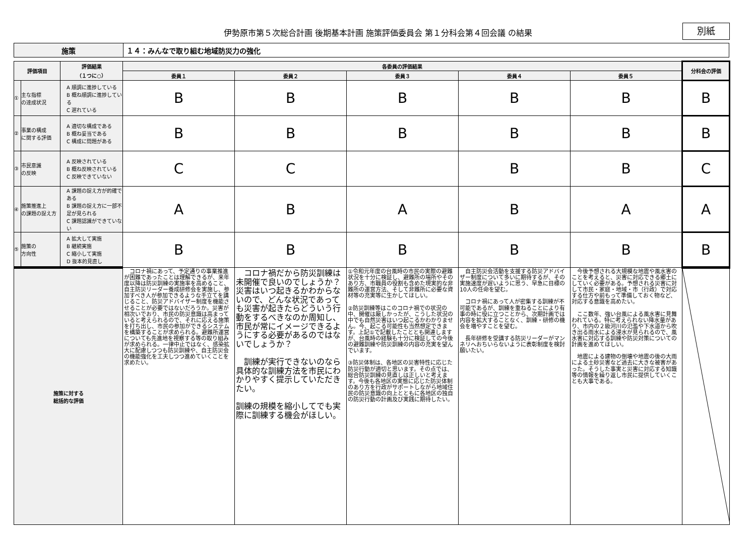伊勢原市第５次総合計画 後期基本計画 施策評価委員会 第１分科会第４回会議 の結果
別紙
| 施策 | １４：みんなで取り組む地域防災力の強化 |
| 評価項目 | | 評価結果 （１つに○） | 各委員の評価結果 | | | | | 分科会の評価 |
| --- | --- | --- | --- | --- | --- | --- | --- | --- |
| | | | 委員１ | 委員２ | 委員３ | 委員４ | 委員５ | |
| ① | 主な指標 の達成状況 | A 順調に進捗している B 概ね順調に進捗している C 遅れている | B | B | B | B | B | B |
| ② | 事業の構成 に関する評価 | A 適切な構成である B 概ね妥当である C 構成に問題がある | B | B | B | B | B | B |
| ③ | 市民意識 の反映 | A 反映されている B 概ね反映されている C 反映できていない | C | C | | B | B | C |
| ④ | 施策推進上 の課題の捉え方 | A 課題の捉え方が的確である B 課題の捉え方に一部不足が見られる C 課題認識ができていない | A | B | A | B | A | A |
| ⑤ | 施策の 方向性 | A 拡大して実施 B 継続実施 C 縮小して実施 D 抜本的見直し | B | B | B | B | B | B |
| 施策に対する 総括的な評価 | | | コロナ禍にあって、予定通りの事業推進が困難であったことは理解できるが、来年度以降は防災訓練の実施率を高めること、自主防災リーダー養成研修会を実施し、参加すべき人が参加できるような手立てを講じること、防災アドバイザー制度を機能させることが必要ではないだろうか。災害が相次いでおり、市民の防災意識は高まっていると考えられるので、それに応える施策を打ち出し、市民の参加ができるシステムを構築することが求められる。避難所運営についても先進地を視察する等の取り組みが求められる。一律中止ではなく、感染拡大に配慮しつつも防災訓練や、自主防災会の機能強化を工夫しつつ進めていくことを求めたい。 | コロナ禍だから防災訓練は未開催で良いのでしょうか？災害はいつ起きるかわからないので、どんな状況であっても災害が起きたらどういう行動をするべきなのか周知し、市民が常にイメージできるようにする必要があるのではないでしょうか？ 訓練が実行できないのなら具体的な訓練方法を市民にわかりやすく提示していただきたい。 訓練の規模を縮小してでも実際に訓練する機会がほしい。 | ①令和元年度の台風時の市民の実際の避難状況を十分に検証し、避難所の場所やそのあり方、市職員の役割も含めた現実的な非難所の運営方法、そして非難所に必要な資材等の充実等に生かしてほしい。 ②防災訓練等はこのコロナ禍での状況の中、開催は厳しかったが、こうした状況の中でも自然災害はいつ起こるかわかりません。今、起こる可能性も当然想定できます。上記①で記載したこととも関連しますが、台風時の経験も十分に検証しての今後の避難訓練や防災訓練の内容の充実を望んでいます。 ③防災体制は、各地区の災害特性に応じた防災行動が適切と思います。その点では、総合防災訓練の見直しは正しいと考えます。今後も各地区の実態に応じた防災体制のあり方を行政がサポートしながら地域住民の防災意識の向上とともに各地区の独自の防災行動の計画及び実践に期待したい。 | 自主防災会活動を支援する防災アドバイザー制度について多いに期待するが、その実施速度が遅いように思う、早急に目標の10人の任命を望む。 コロナ禍にあって人が密集する訓練が不可能であるが、訓練を重ねることにより有事の時に役に立つことから、次期計画では内容を拡大することなく、訓練・研修の機会を増やすことを望む。 長年研修を受講する防災リーダーがマンネリへおちいらないように表彰制度を検討願いたい。 | 今後予想される大規模な地震や風水害のことを考えると、災害に対応できる郷土にしていく必要がある。予想される災害に対して市民・家庭・地域・市（行政）で対応する仕方や前もって準備しておく物など、対応する意識を高めたい。 ここ数年、強い台風による風水害に見舞われている。特に考えられない降水量があり、市内の２級河川の氾濫や下水道から吹き出る雨水による浸水が見られるので、風水害に対応する訓練や防災対策についての計画を進めてほしい。 地震による建物の倒壊や地震の後の大雨による土砂災害など過去に大きな被害があった。そうした事実と災害に対応する知識等の情報を繰り返し市民に提供していくことも大事である。 | |